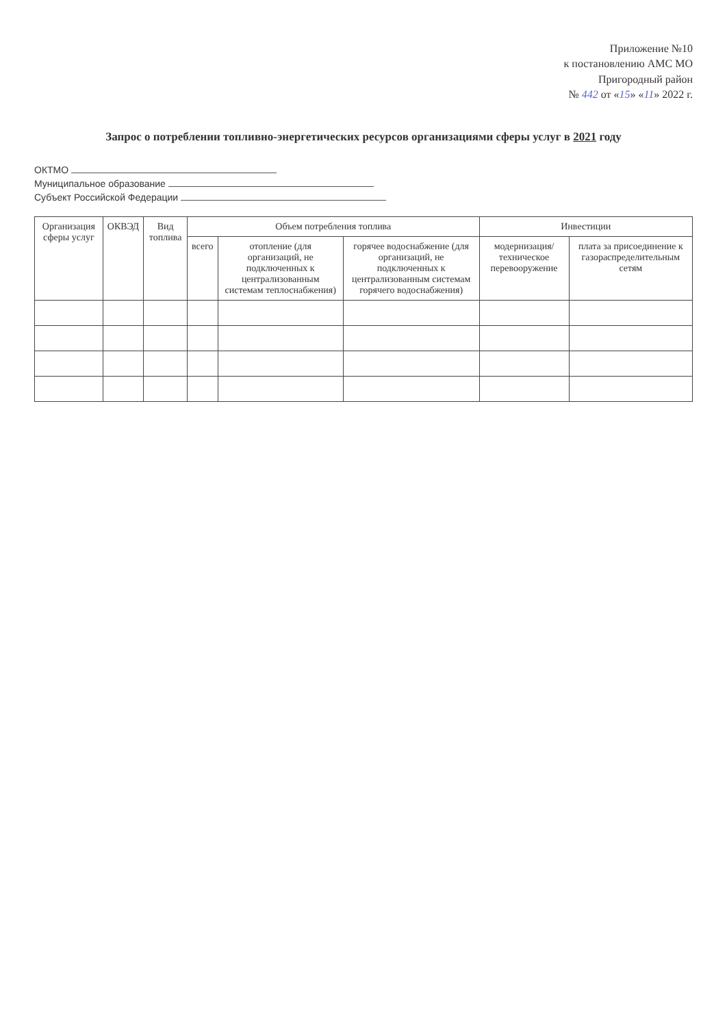Приложение №10
к постановлению АМС МО
Пригородный район
№ 442 от «15» «11» 2022 г.
Запрос о потреблении топливно-энергетических ресурсов организациями сферы услуг в 2021 году
ОКТМО
Муниципальное образование
Субъект Российской Федерации
| Организация сферы услуг | ОКВЭД | Вид топлива | Объем потребления топлива | | | Инвестиции | |
| --- | --- | --- | --- | --- | --- | --- | --- |
| | | | всего | отопление (для организаций, не подключенных к централизованным системам теплоснабжения) | горячее водоснабжение (для организаций, не подключенных к централизованным системам горячего водоснабжения) | модернизация/техническое перевооружение | плата за присоединение к газораспределительным сетям |